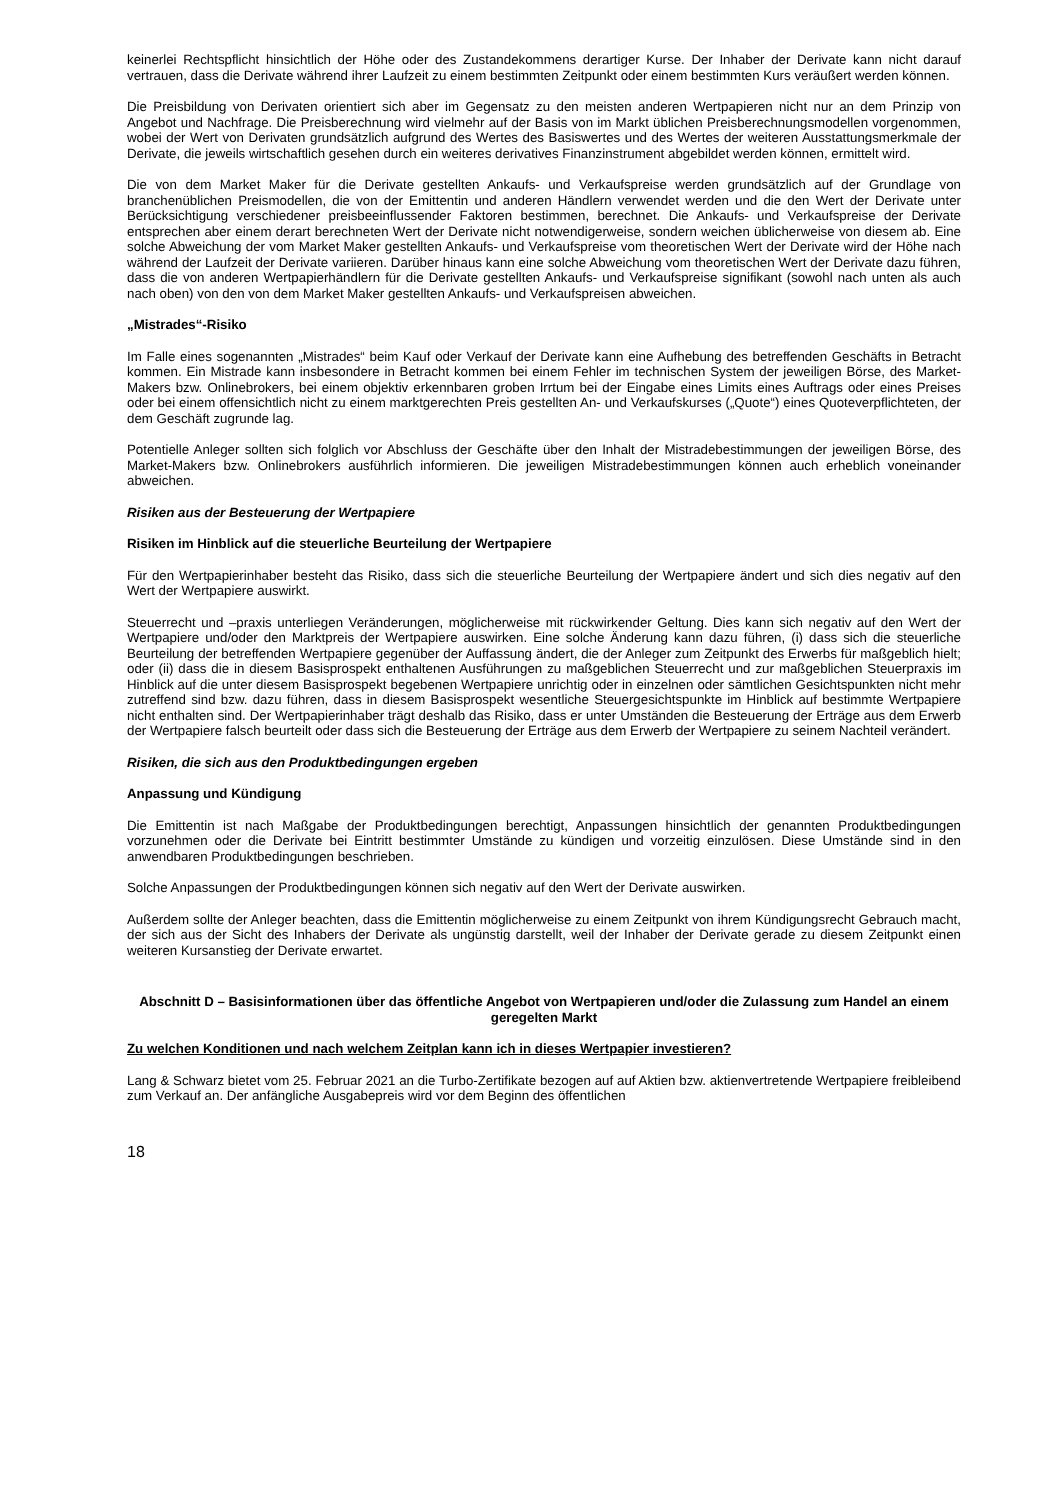keinerlei Rechtspflicht hinsichtlich der Höhe oder des Zustandekommens derartiger Kurse. Der Inhaber der Derivate kann nicht darauf vertrauen, dass die Derivate während ihrer Laufzeit zu einem bestimmten Zeitpunkt oder einem bestimmten Kurs veräußert werden können.
Die Preisbildung von Derivaten orientiert sich aber im Gegensatz zu den meisten anderen Wertpapieren nicht nur an dem Prinzip von Angebot und Nachfrage. Die Preisberechnung wird vielmehr auf der Basis von im Markt üblichen Preisberechnungsmodellen vorgenommen, wobei der Wert von Derivaten grundsätzlich aufgrund des Wertes des Basiswertes und des Wertes der weiteren Ausstattungsmerkmale der Derivate, die jeweils wirtschaftlich gesehen durch ein weiteres derivatives Finanzinstrument abgebildet werden können, ermittelt wird.
Die von dem Market Maker für die Derivate gestellten Ankaufs- und Verkaufspreise werden grundsätzlich auf der Grundlage von branchenüblichen Preismodellen, die von der Emittentin und anderen Händlern verwendet werden und die den Wert der Derivate unter Berücksichtigung verschiedener preisbeeinflussender Faktoren bestimmen, berechnet. Die Ankaufs- und Verkaufspreise der Derivate entsprechen aber einem derart berechneten Wert der Derivate nicht notwendigerweise, sondern weichen üblicherweise von diesem ab. Eine solche Abweichung der vom Market Maker gestellten Ankaufs- und Verkaufspreise vom theoretischen Wert der Derivate wird der Höhe nach während der Laufzeit der Derivate variieren. Darüber hinaus kann eine solche Abweichung vom theoretischen Wert der Derivate dazu führen, dass die von anderen Wertpapierhändlern für die Derivate gestellten Ankaufs- und Verkaufspreise signifikant (sowohl nach unten als auch nach oben) von den von dem Market Maker gestellten Ankaufs- und Verkaufspreisen abweichen.
„Mistrades“-Risiko
Im Falle eines sogenannten „Mistrades“ beim Kauf oder Verkauf der Derivate kann eine Aufhebung des betreffenden Geschäfts in Betracht kommen. Ein Mistrade kann insbesondere in Betracht kommen bei einem Fehler im technischen System der jeweiligen Börse, des Market-Makers bzw. Onlinebrokers, bei einem objektiv erkennbaren groben Irrtum bei der Eingabe eines Limits eines Auftrags oder eines Preises oder bei einem offensichtlich nicht zu einem marktgerechten Preis gestellten An- und Verkaufskurses („Quote“) eines Quoteverpflichteten, der dem Geschäft zugrunde lag.
Potentielle Anleger sollten sich folglich vor Abschluss der Geschäfte über den Inhalt der Mistradebestimmungen der jeweiligen Börse, des Market-Makers bzw. Onlinebrokers ausführlich informieren. Die jeweiligen Mistradebestimmungen können auch erheblich voneinander abweichen.
Risiken aus der Besteuerung der Wertpapiere
Risiken im Hinblick auf die steuerliche Beurteilung der Wertpapiere
Für den Wertpapierinhaber besteht das Risiko, dass sich die steuerliche Beurteilung der Wertpapiere ändert und sich dies negativ auf den Wert der Wertpapiere auswirkt.
Steuerrecht und –praxis unterliegen Veränderungen, möglicherweise mit rückwirkender Geltung. Dies kann sich negativ auf den Wert der Wertpapiere und/oder den Marktpreis der Wertpapiere auswirken. Eine solche Änderung kann dazu führen, (i) dass sich die steuerliche Beurteilung der betreffenden Wertpapiere gegenüber der Auffassung ändert, die der Anleger zum Zeitpunkt des Erwerbs für maßgeblich hielt; oder (ii) dass die in diesem Basisprospekt enthaltenen Ausführungen zu maßgeblichen Steuerrecht und zur maßgeblichen Steuerpraxis im Hinblick auf die unter diesem Basisprospekt begebenen Wertpapiere unrichtig oder in einzelnen oder sämtlichen Gesichtspunkten nicht mehr zutreffend sind bzw. dazu führen, dass in diesem Basisprospekt wesentliche Steuergesichtspunkte im Hinblick auf bestimmte Wertpapiere nicht enthalten sind. Der Wertpapierinhaber trägt deshalb das Risiko, dass er unter Umständen die Besteuerung der Erträge aus dem Erwerb der Wertpapiere falsch beurteilt oder dass sich die Besteuerung der Erträge aus dem Erwerb der Wertpapiere zu seinem Nachteil verändert.
Risiken, die sich aus den Produktbedingungen ergeben
Anpassung und Kündigung
Die Emittentin ist nach Maßgabe der Produktbedingungen berechtigt, Anpassungen hinsichtlich der genannten Produktbedingungen vorzunehmen oder die Derivate bei Eintritt bestimmter Umstände zu kündigen und vorzeitig einzulösen. Diese Umstände sind in den anwendbaren Produktbedingungen beschrieben.
Solche Anpassungen der Produktbedingungen können sich negativ auf den Wert der Derivate auswirken.
Außerdem sollte der Anleger beachten, dass die Emittentin möglicherweise zu einem Zeitpunkt von ihrem Kündigungsrecht Gebrauch macht, der sich aus der Sicht des Inhabers der Derivate als ungünstig darstellt, weil der Inhaber der Derivate gerade zu diesem Zeitpunkt einen weiteren Kursanstieg der Derivate erwartet.
Abschnitt D – Basisinformationen über das öffentliche Angebot von Wertpapieren und/oder die Zulassung zum Handel an einem geregelten Markt
Zu welchen Konditionen und nach welchem Zeitplan kann ich in dieses Wertpapier investieren?
Lang & Schwarz bietet vom 25. Februar 2021 an die Turbo-Zertifikate bezogen auf auf Aktien bzw. aktienvertretende Wertpapiere freibleibend zum Verkauf an. Der anfängliche Ausgabepreis wird vor dem Beginn des öffentlichen
18